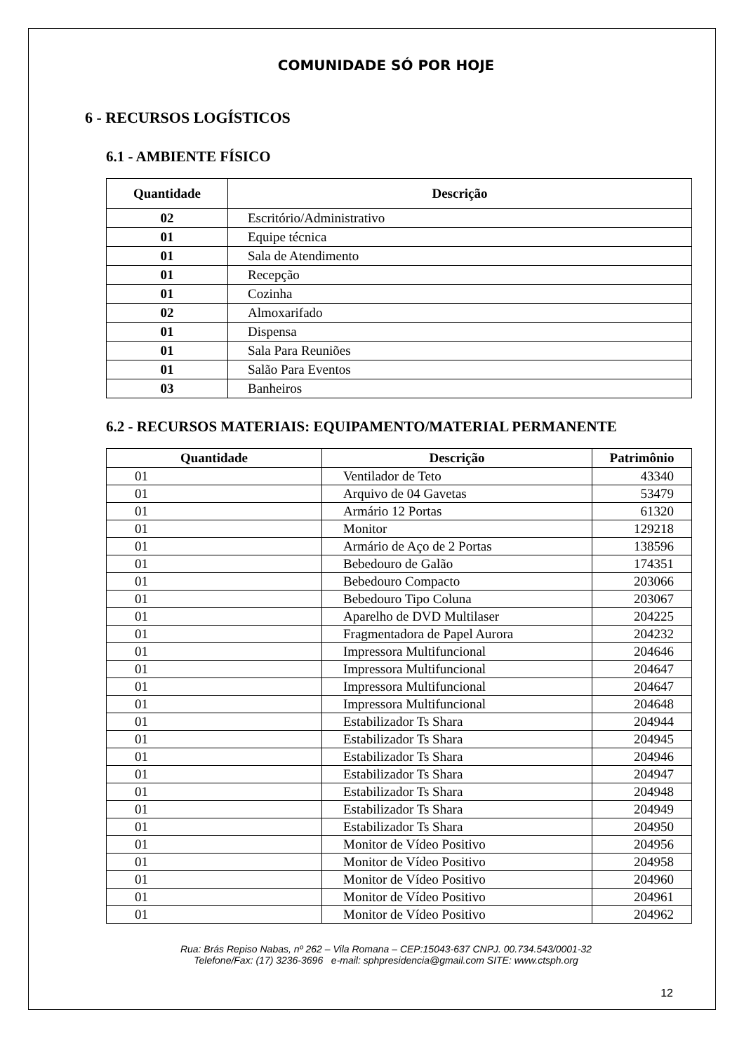COMUNIDADE SÓ POR HOJE
6 - RECURSOS LOGÍSTICOS
6.1 - AMBIENTE FÍSICO
| Quantidade | Descrição |
| --- | --- |
| 02 | Escritório/Administrativo |
| 01 | Equipe técnica |
| 01 | Sala de Atendimento |
| 01 | Recepção |
| 01 | Cozinha |
| 02 | Almoxarifado |
| 01 | Dispensa |
| 01 | Sala Para Reuniões |
| 01 | Salão Para Eventos |
| 03 | Banheiros |
6.2 - RECURSOS MATERIAIS: EQUIPAMENTO/MATERIAL PERMANENTE
| Quantidade | Descrição | Patrimônio |
| --- | --- | --- |
| 01 | Ventilador de Teto | 43340 |
| 01 | Arquivo de 04 Gavetas | 53479 |
| 01 | Armário 12 Portas | 61320 |
| 01 | Monitor | 129218 |
| 01 | Armário de Aço de 2 Portas | 138596 |
| 01 | Bebedouro de Galão | 174351 |
| 01 | Bebedouro Compacto | 203066 |
| 01 | Bebedouro Tipo Coluna | 203067 |
| 01 | Aparelho de DVD Multilaser | 204225 |
| 01 | Fragmentadora de Papel Aurora | 204232 |
| 01 | Impressora Multifuncional | 204646 |
| 01 | Impressora Multifuncional | 204647 |
| 01 | Impressora Multifuncional | 204647 |
| 01 | Impressora Multifuncional | 204648 |
| 01 | Estabilizador Ts Shara | 204944 |
| 01 | Estabilizador Ts Shara | 204945 |
| 01 | Estabilizador Ts Shara | 204946 |
| 01 | Estabilizador Ts Shara | 204947 |
| 01 | Estabilizador Ts Shara | 204948 |
| 01 | Estabilizador Ts Shara | 204949 |
| 01 | Estabilizador Ts Shara | 204950 |
| 01 | Monitor de Vídeo Positivo | 204956 |
| 01 | Monitor de Vídeo Positivo | 204958 |
| 01 | Monitor de Vídeo Positivo | 204960 |
| 01 | Monitor de Vídeo Positivo | 204961 |
| 01 | Monitor de Vídeo Positivo | 204962 |
Rua: Brás Repiso Nabas, nº 262 – Vila Romana – CEP:15043-637 CNPJ. 00.734.543/0001-32
Telefone/Fax: (17) 3236-3696 e-mail: sphpresidencia@gmail.com SITE: www.ctsph.org
12